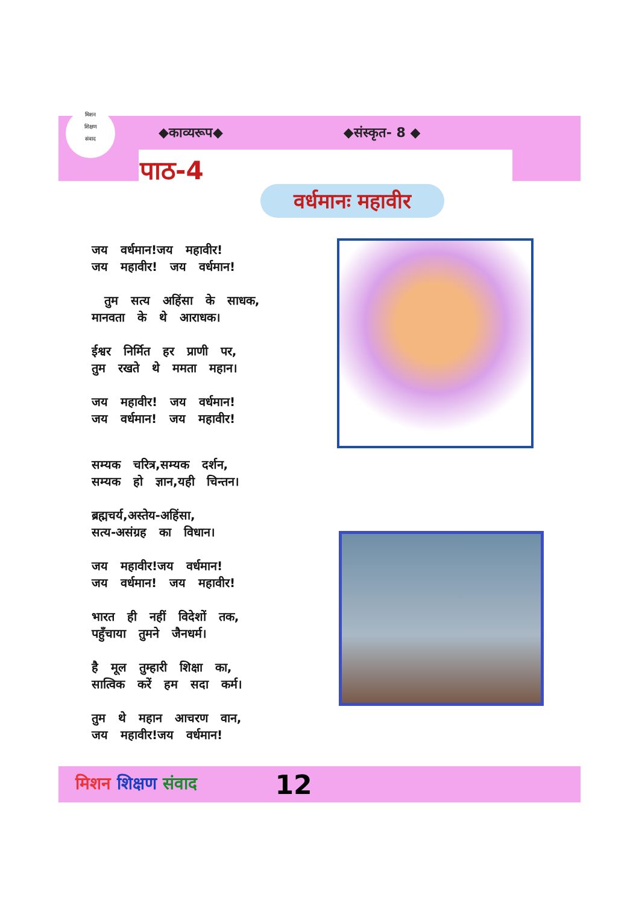मिशन
शिक्षण
संवाद
◆काव्यरूप◆ ◆संस्कृत- 8 ◆
पाठ-4
वर्धमानः महावीर
जय वर्धमान!जय महावीर!
जय महावीर! जय वर्धमान!
तुम सत्य अहिंसा के साधक,
मानवता के थे आराधक।
ईश्वर निर्मित हर प्राणी पर,
तुम रखते थे ममता महान।
जय महावीर! जय वर्धमान!
जय वर्धमान! जय महावीर!
सम्यक चरित्र,सम्यक दर्शन,
सम्यक हो ज्ञान,यही चिन्तन।
ब्रह्मचर्य,अस्तेय-अहिंसा,
सत्य-असंग्रह का विधान।
जय महावीर!जय वर्धमान!
जय वर्धमान! जय महावीर!
भारत ही नहीं विदेशों तक,
पहुँचाया तुमने जैनधर्म।
है मूल तुम्हारी शिक्षा का,
सात्विक करें हम सदा कर्म।
तुम थे महान आचरण वान,
जय महावीर!जय वर्धमान!
मिशन शिक्षण संवाद 12